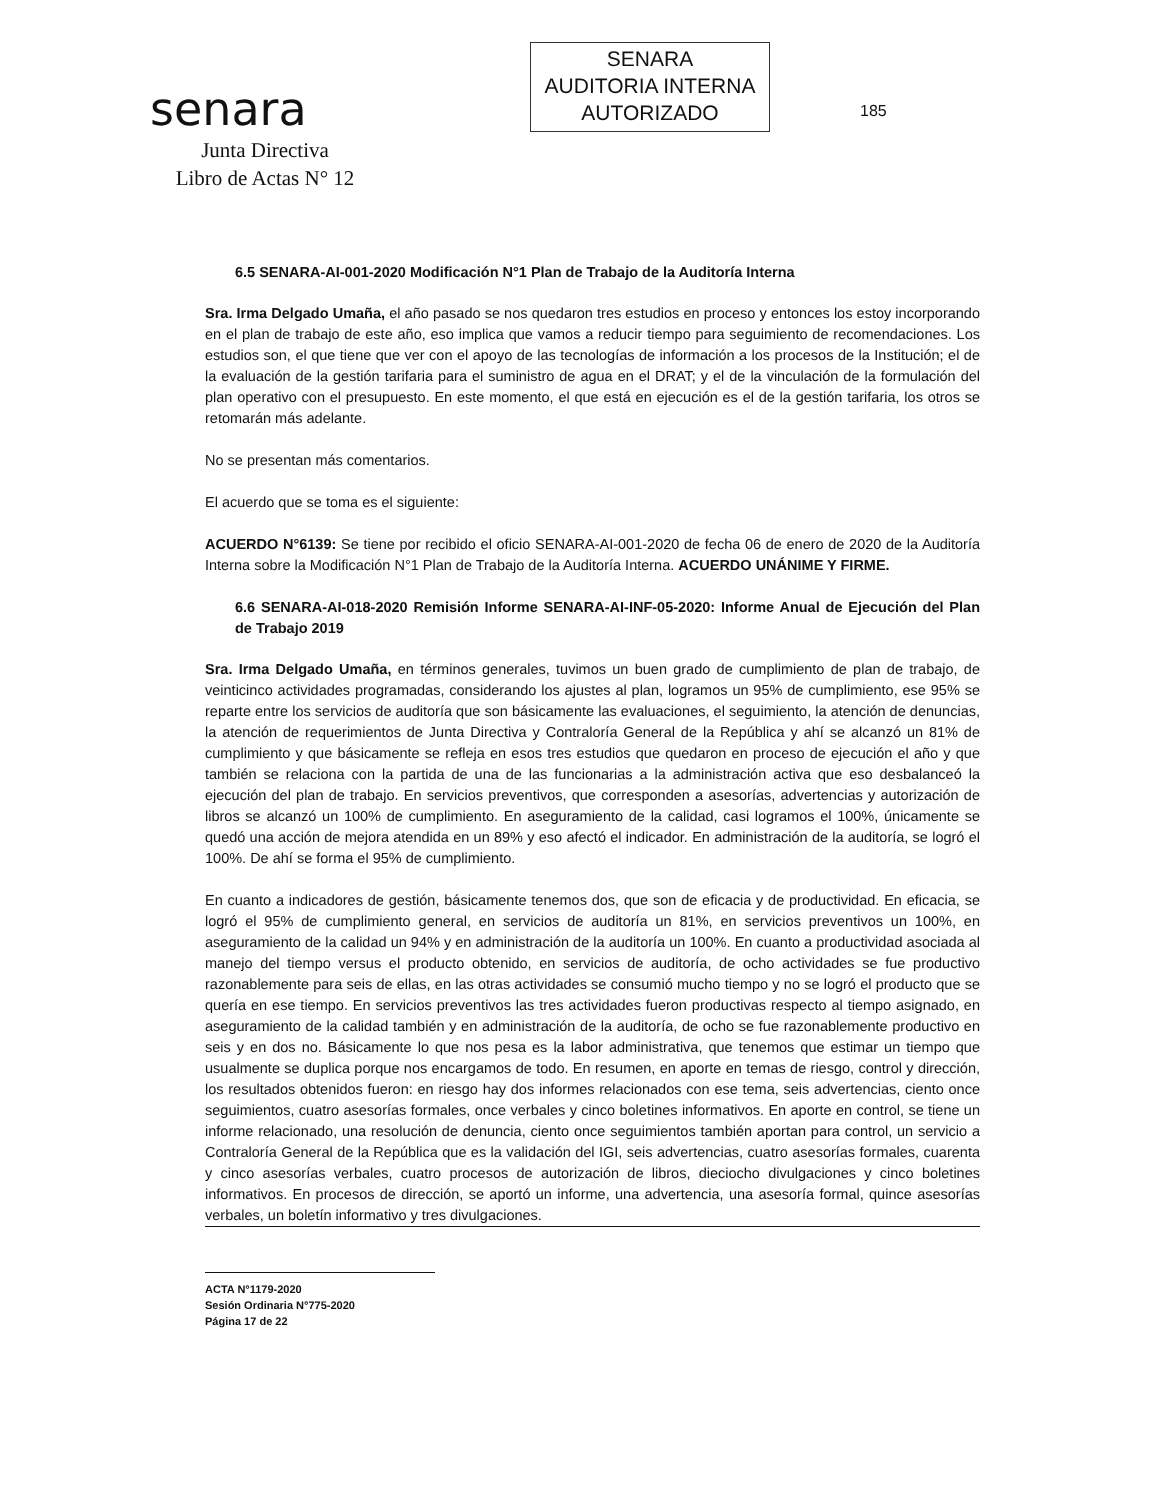senara
Junta Directiva
Libro de Actas N° 12
SENARA
AUDITORIA INTERNA
AUTORIZADO
185
6.5 SENARA-AI-001-2020 Modificación N°1 Plan de Trabajo de la Auditoría Interna
Sra. Irma Delgado Umaña, el año pasado se nos quedaron tres estudios en proceso y entonces los estoy incorporando en el plan de trabajo de este año, eso implica que vamos a reducir tiempo para seguimiento de recomendaciones. Los estudios son, el que tiene que ver con el apoyo de las tecnologías de información a los procesos de la Institución; el de la evaluación de la gestión tarifaria para el suministro de agua en el DRAT; y el de la vinculación de la formulación del plan operativo con el presupuesto. En este momento, el que está en ejecución es el de la gestión tarifaria, los otros se retomarán más adelante.
No se presentan más comentarios.
El acuerdo que se toma es el siguiente:
ACUERDO N°6139: Se tiene por recibido el oficio SENARA-AI-001-2020 de fecha 06 de enero de 2020 de la Auditoría Interna sobre la Modificación N°1 Plan de Trabajo de la Auditoría Interna. ACUERDO UNÁNIME Y FIRME.
6.6 SENARA-AI-018-2020 Remisión Informe SENARA-AI-INF-05-2020: Informe Anual de Ejecución del Plan de Trabajo 2019
Sra. Irma Delgado Umaña, en términos generales, tuvimos un buen grado de cumplimiento de plan de trabajo, de veinticinco actividades programadas, considerando los ajustes al plan, logramos un 95% de cumplimiento, ese 95% se reparte entre los servicios de auditoría que son básicamente las evaluaciones, el seguimiento, la atención de denuncias, la atención de requerimientos de Junta Directiva y Contraloría General de la República y ahí se alcanzó un 81% de cumplimiento y que básicamente se refleja en esos tres estudios que quedaron en proceso de ejecución el año y que también se relaciona con la partida de una de las funcionarias a la administración activa que eso desbalanceó la ejecución del plan de trabajo. En servicios preventivos, que corresponden a asesorías, advertencias y autorización de libros se alcanzó un 100% de cumplimiento. En aseguramiento de la calidad, casi logramos el 100%, únicamente se quedó una acción de mejora atendida en un 89% y eso afectó el indicador. En administración de la auditoría, se logró el 100%. De ahí se forma el 95% de cumplimiento.
En cuanto a indicadores de gestión, básicamente tenemos dos, que son de eficacia y de productividad. En eficacia, se logró el 95% de cumplimiento general, en servicios de auditoría un 81%, en servicios preventivos un 100%, en aseguramiento de la calidad un 94% y en administración de la auditoría un 100%. En cuanto a productividad asociada al manejo del tiempo versus el producto obtenido, en servicios de auditoría, de ocho actividades se fue productivo razonablemente para seis de ellas, en las otras actividades se consumió mucho tiempo y no se logró el producto que se quería en ese tiempo. En servicios preventivos las tres actividades fueron productivas respecto al tiempo asignado, en aseguramiento de la calidad también y en administración de la auditoría, de ocho se fue razonablemente productivo en seis y en dos no. Básicamente lo que nos pesa es la labor administrativa, que tenemos que estimar un tiempo que usualmente se duplica porque nos encargamos de todo. En resumen, en aporte en temas de riesgo, control y dirección, los resultados obtenidos fueron: en riesgo hay dos informes relacionados con ese tema, seis advertencias, ciento once seguimientos, cuatro asesorías formales, once verbales y cinco boletines informativos. En aporte en control, se tiene un informe relacionado, una resolución de denuncia, ciento once seguimientos también aportan para control, un servicio a Contraloría General de la República que es la validación del IGI, seis advertencias, cuatro asesorías formales, cuarenta y cinco asesorías verbales, cuatro procesos de autorización de libros, dieciocho divulgaciones y cinco boletines informativos. En procesos de dirección, se aportó un informe, una advertencia, una asesoría formal, quince asesorías verbales, un boletín informativo y tres divulgaciones.
ACTA N°1179-2020
Sesión Ordinaria N°775-2020
Página 17 de 22